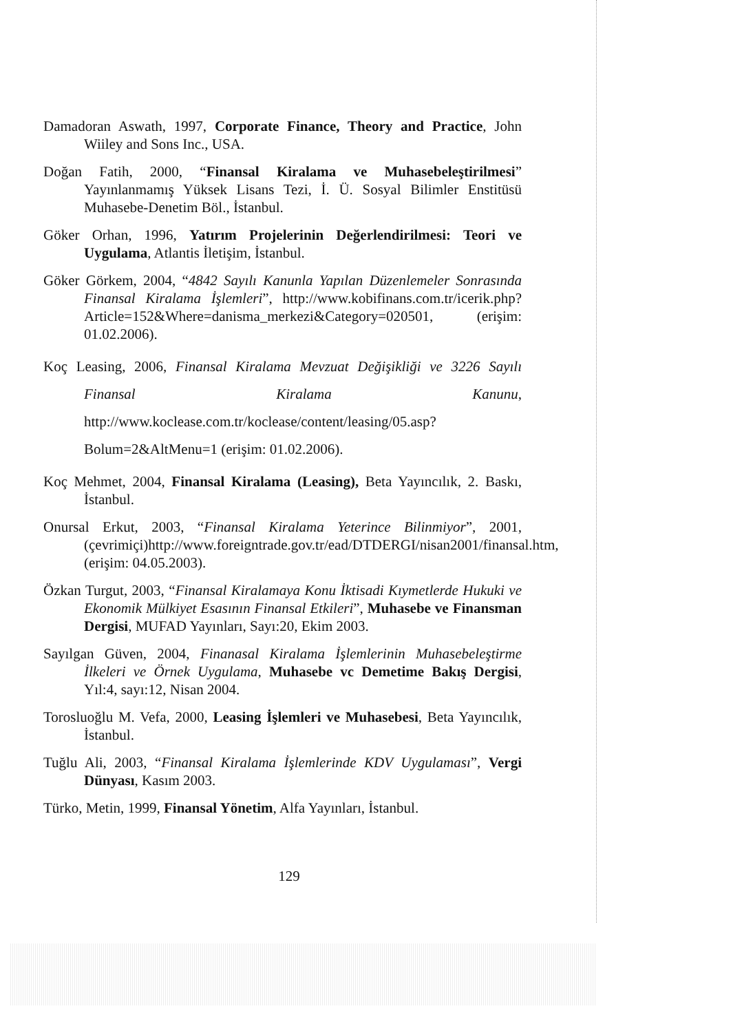Damadoran Aswath, 1997, Corporate Finance, Theory and Practice, John Wiiley and Sons Inc., USA.
Doğan Fatih, 2000, “Finansal Kiralama ve Muhasebeleştirilmesi” Yayınlanmamış Yüksek Lisans Tezi, İ. Ü. Sosyal Bilimler Enstitüsü Muhasebe-Denetim Böl., İstanbul.
Göker Orhan, 1996, Yatırım Projelerinin Değerlendirilmesi: Teori ve Uygulama, Atlantis İletişim, İstanbul.
Göker Görkem, 2004, “4842 Sayılı Kanunla Yapılan Düzenlemeler Sonrasında Finansal Kiralama İşlemleri”, http://www.kobifinans.com.tr/icerik.php?Article=152&Where=danisma_merkezi&Category=020501, (erişim: 01.02.2006).
Koç Leasing, 2006, Finansal Kiralama Mevzuat Değişikliği ve 3226 Sayılı Finansal Kiralama Kanunu, http://www.koclease.com.tr/koclease/content/leasing/05.asp?Bolum=2&AltMenu=1 (erişim: 01.02.2006).
Koç Mehmet, 2004, Finansal Kiralama (Leasing), Beta Yayıncılık, 2. Baskı, İstanbul.
Onursal Erkut, 2003, “Finansal Kiralama Yeterince Bilinmiyor”, 2001, (çevrimiçi)http://www.foreigntrade.gov.tr/ead/DTDERGI/nisan2001/finansal.htm, (erişim: 04.05.2003).
Özkan Turgut, 2003, “Finansal Kiralamaya Konu İktisadi Kıymetlerde Hukuki ve Ekonomik Mülkiyet Esasının Finansal Etkileri”, Muhasebe ve Finansman Dergisi, MUFAD Yayınları, Sayı:20, Ekim 2003.
Sayılgan Güven, 2004, Finanasal Kiralama İşlemlerinin Muhasebeleştirme İlkeleri ve Örnek Uygulama, Muhasebe vc Demetime Bakış Dergisi, Yıl:4, sayı:12, Nisan 2004.
Torosluoğlu M. Vefa, 2000, Leasing İşlemleri ve Muhasebesi, Beta Yayıncılık, İstanbul.
Tuğlu Ali, 2003, “Finansal Kiralama İşlemlerinde KDV Uygulaması”, Vergi Dünyası, Kasım 2003.
Türko, Metin, 1999, Finansal Yönetim, Alfa Yayınları, İstanbul.
129